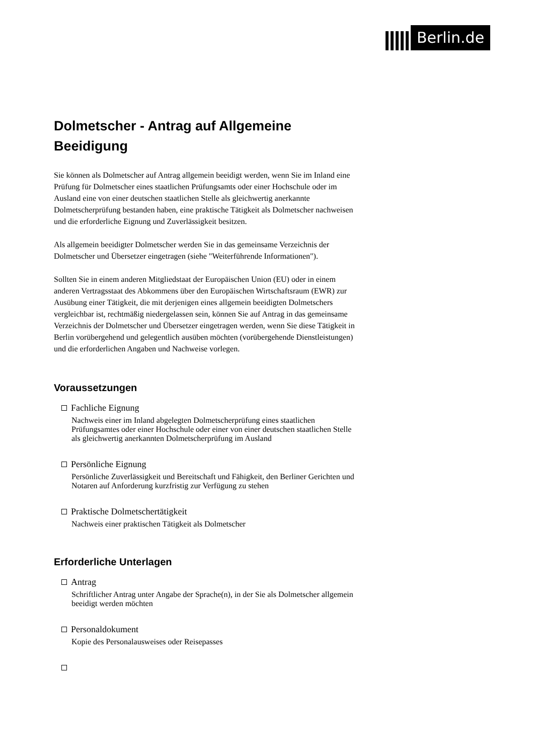Berlin.de
Dolmetscher - Antrag auf Allgemeine Beeidigung
Sie können als Dolmetscher auf Antrag allgemein beeidigt werden, wenn Sie im Inland eine Prüfung für Dolmetscher eines staatlichen Prüfungsamts oder einer Hochschule oder im Ausland eine von einer deutschen staatlichen Stelle als gleichwertig anerkannte Dolmetscherprüfung bestanden haben, eine praktische Tätigkeit als Dolmetscher nachweisen und die erforderliche Eignung und Zuverlässigkeit besitzen.
Als allgemein beeidigter Dolmetscher werden Sie in das gemeinsame Verzeichnis der Dolmetscher und Übersetzer eingetragen (siehe "Weiterführende Informationen").
Sollten Sie in einem anderen Mitgliedstaat der Europäischen Union (EU) oder in einem anderen Vertragsstaat des Abkommens über den Europäischen Wirtschaftsraum (EWR) zur Ausübung einer Tätigkeit, die mit derjenigen eines allgemein beeidigten Dolmetschers vergleichbar ist, rechtmäßig niedergelassen sein, können Sie auf Antrag in das gemeinsame Verzeichnis der Dolmetscher und Übersetzer eingetragen werden, wenn Sie diese Tätigkeit in Berlin vorübergehend und gelegentlich ausüben möchten (vorübergehende Dienstleistungen) und die erforderlichen Angaben und Nachweise vorlegen.
Voraussetzungen
Fachliche Eignung
Nachweis einer im Inland abgelegten Dolmetscherprüfung eines staatlichen Prüfungsamtes oder einer Hochschule oder einer von einer deutschen staatlichen Stelle als gleichwertig anerkannten Dolmetscherprüfung im Ausland
Persönliche Eignung
Persönliche Zuverlässigkeit und Bereitschaft und Fähigkeit, den Berliner Gerichten und Notaren auf Anforderung kurzfristig zur Verfügung zu stehen
Praktische Dolmetschertätigkeit
Nachweis einer praktischen Tätigkeit als Dolmetscher
Erforderliche Unterlagen
Antrag
Schriftlicher Antrag unter Angabe der Sprache(n), in der Sie als Dolmetscher allgemein beeidigt werden möchten
Personaldokument
Kopie des Personalausweises oder Reisepasses